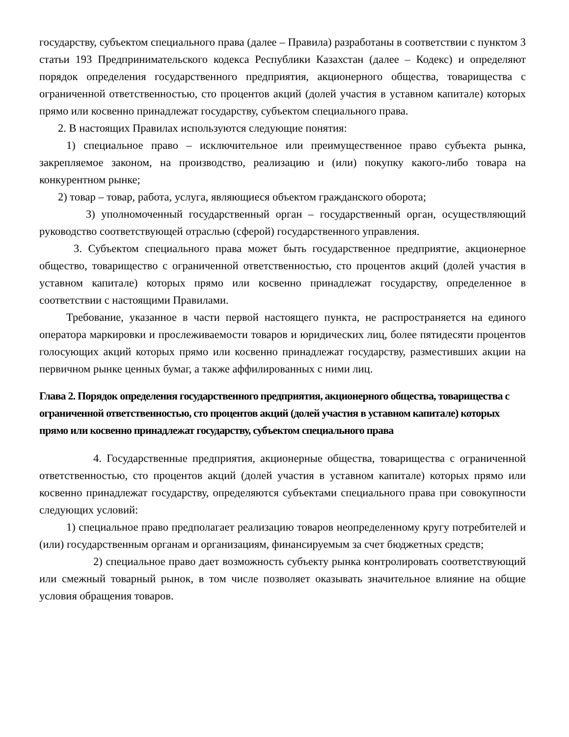государству, субъектом специального права (далее – Правила) разработаны в соответствии с пунктом 3 статьи 193 Предпринимательского кодекса Республики Казахстан (далее – Кодекс) и определяют порядок определения государственного предприятия, акционерного общества, товарищества с ограниченной ответственностью, сто процентов акций (долей участия в уставном капитале) которых прямо или косвенно принадлежат государству, субъектом специального права.
2. В настоящих Правилах используются следующие понятия:
1) специальное право – исключительное или преимущественное право субъекта рынка, закрепляемое законом, на производство, реализацию и (или) покупку какого-либо товара на конкурентном рынке;
2) товар – товар, работа, услуга, являющиеся объектом гражданского оборота;
3) уполномоченный государственный орган – государственный орган, осуществляющий руководство соответствующей отраслью (сферой) государственного управления.
3. Субъектом специального права может быть государственное предприятие, акционерное общество, товарищество с ограниченной ответственностью, сто процентов акций (долей участия в уставном капитале) которых прямо или косвенно принадлежат государству, определенное в соответствии с настоящими Правилами.
Требование, указанное в части первой настоящего пункта, не распространяется на единого оператора маркировки и прослеживаемости товаров и юридических лиц, более пятидесяти процентов голосующих акций которых прямо или косвенно принадлежат государству, разместивших акции на первичном рынке ценных бумаг, а также аффилированных с ними лиц.
Глава 2. Порядок определения государственного предприятия, акционерного общества, товарищества с ограниченной ответственностью, сто процентов акций (долей участия в уставном капитале) которых прямо или косвенно принадлежат государству, субъектом специального права
4. Государственные предприятия, акционерные общества, товарищества с ограниченной ответственностью, сто процентов акций (долей участия в уставном капитале) которых прямо или косвенно принадлежат государству, определяются субъектами специального права при совокупности следующих условий:
1) специальное право предполагает реализацию товаров неопределенному кругу потребителей и (или) государственным органам и организациям, финансируемым за счет бюджетных средств;
2) специальное право дает возможность субъекту рынка контролировать соответствующий или смежный товарный рынок, в том числе позволяет оказывать значительное влияние на общие условия обращения товаров.